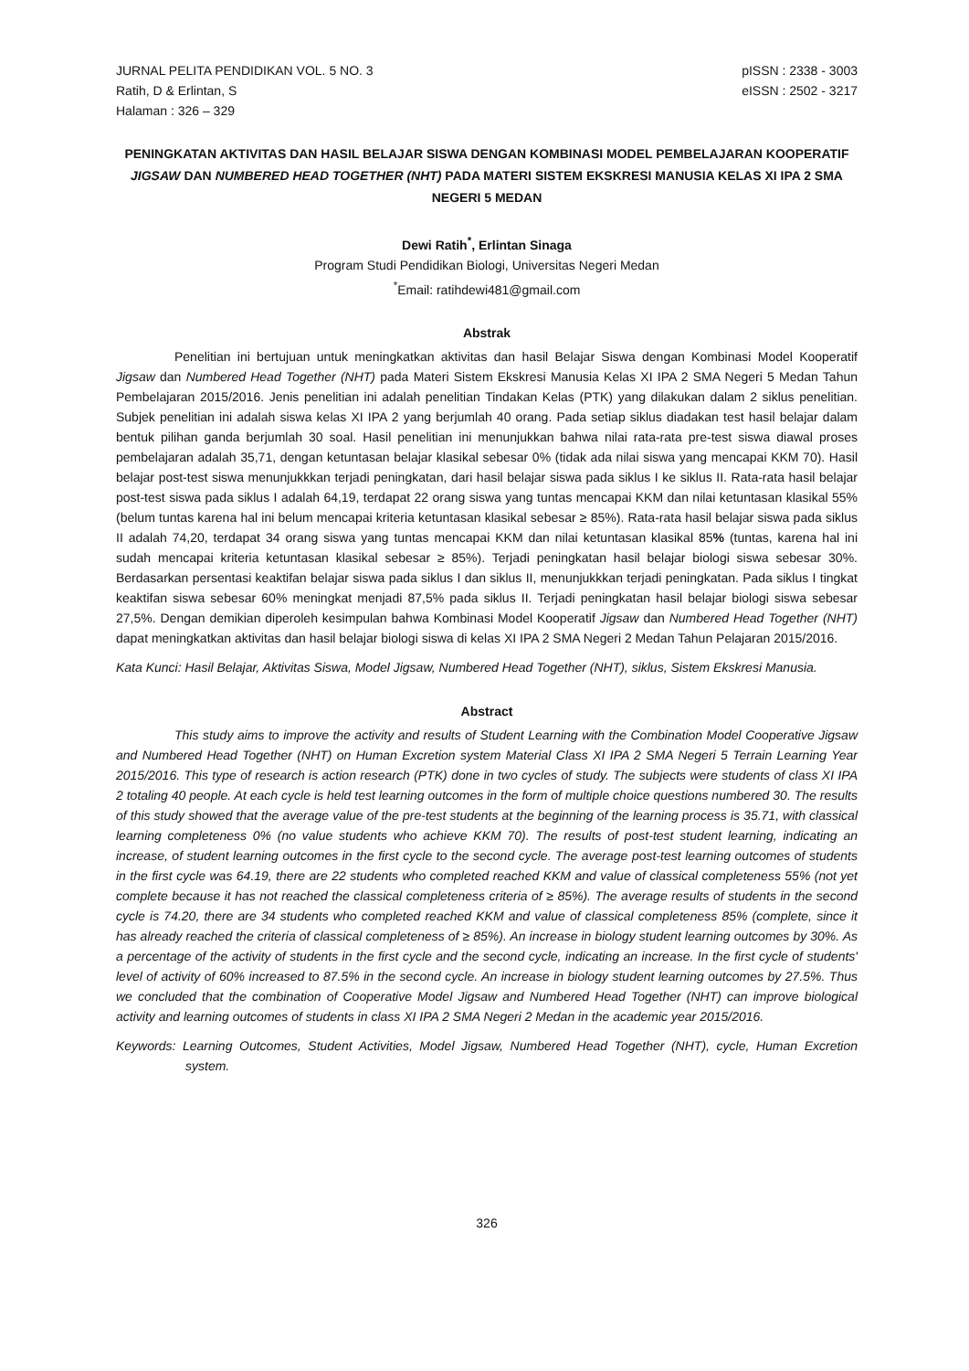JURNAL PELITA PENDIDIKAN VOL. 5 NO. 3
Ratih, D & Erlintan, S
Halaman : 326 – 329
pISSN : 2338 - 3003
eISSN : 2502 - 3217
PENINGKATAN AKTIVITAS DAN HASIL BELAJAR SISWA DENGAN KOMBINASI MODEL PEMBELAJARAN KOOPERATIF JIGSAW DAN NUMBERED HEAD TOGETHER (NHT) PADA MATERI SISTEM EKSKRESI MANUSIA KELAS XI IPA 2 SMA NEGERI 5 MEDAN
Dewi Ratih<sup>*</sup>, Erlintan Sinaga
Program Studi Pendidikan Biologi, Universitas Negeri Medan
<sup>*</sup> Email: ratihdewi481@gmail.com
Abstrak
Penelitian ini bertujuan untuk meningkatkan aktivitas dan hasil Belajar Siswa dengan Kombinasi Model Kooperatif Jigsaw dan Numbered Head Together (NHT) pada Materi Sistem Ekskresi Manusia Kelas XI IPA 2 SMA Negeri 5 Medan Tahun Pembelajaran 2015/2016. Jenis penelitian ini adalah penelitian Tindakan Kelas (PTK) yang dilakukan dalam 2 siklus penelitian. Subjek penelitian ini adalah siswa kelas XI IPA 2 yang berjumlah 40 orang. Pada setiap siklus diadakan test hasil belajar dalam bentuk pilihan ganda berjumlah 30 soal. Hasil penelitian ini menunjukkan bahwa nilai rata-rata pre-test siswa diawal proses pembelajaran adalah 35,71, dengan ketuntasan belajar klasikal sebesar 0% (tidak ada nilai siswa yang mencapai KKM 70). Hasil belajar post-test siswa menunjukkkan terjadi peningkatan, dari hasil belajar siswa pada siklus I ke siklus II. Rata-rata hasil belajar post-test siswa pada siklus I adalah 64,19, terdapat 22 orang siswa yang tuntas mencapai KKM dan nilai ketuntasan klasikal 55% (belum tuntas karena hal ini belum mencapai kriteria ketuntasan klasikal sebesar ≥ 85%). Rata-rata hasil belajar siswa pada siklus II adalah 74,20, terdapat 34 orang siswa yang tuntas mencapai KKM dan nilai ketuntasan klasikal 85% (tuntas, karena hal ini sudah mencapai kriteria ketuntasan klasikal sebesar ≥ 85%). Terjadi peningkatan hasil belajar biologi siswa sebesar 30%. Berdasarkan persentasi keaktifan belajar siswa pada siklus I dan siklus II, menunjukkkan terjadi peningkatan. Pada siklus I tingkat keaktifan siswa sebesar 60% meningkat menjadi 87,5% pada siklus II. Terjadi peningkatan hasil belajar biologi siswa sebesar 27,5%. Dengan demikian diperoleh kesimpulan bahwa Kombinasi Model Kooperatif Jigsaw dan Numbered Head Together (NHT) dapat meningkatkan aktivitas dan hasil belajar biologi siswa di kelas XI IPA 2 SMA Negeri 2 Medan Tahun Pelajaran 2015/2016.
Kata Kunci: Hasil Belajar, Aktivitas Siswa, Model Jigsaw, Numbered Head Together (NHT), siklus, Sistem Ekskresi Manusia.
Abstract
This study aims to improve the activity and results of Student Learning with the Combination Model Cooperative Jigsaw and Numbered Head Together (NHT) on Human Excretion system Material Class XI IPA 2 SMA Negeri 5 Terrain Learning Year 2015/2016. This type of research is action research (PTK) done in two cycles of study. The subjects were students of class XI IPA 2 totaling 40 people. At each cycle is held test learning outcomes in the form of multiple choice questions numbered 30. The results of this study showed that the average value of the pre-test students at the beginning of the learning process is 35.71, with classical learning completeness 0% (no value students who achieve KKM 70). The results of post-test student learning, indicating an increase, of student learning outcomes in the first cycle to the second cycle. The average post-test learning outcomes of students in the first cycle was 64.19, there are 22 students who completed reached KKM and value of classical completeness 55% (not yet complete because it has not reached the classical completeness criteria of ≥ 85%). The average results of students in the second cycle is 74.20, there are 34 students who completed reached KKM and value of classical completeness 85% (complete, since it has already reached the criteria of classical completeness of ≥ 85%). An increase in biology student learning outcomes by 30%. As a percentage of the activity of students in the first cycle and the second cycle, indicating an increase. In the first cycle of students' level of activity of 60% increased to 87.5% in the second cycle. An increase in biology student learning outcomes by 27.5%. Thus we concluded that the combination of Cooperative Model Jigsaw and Numbered Head Together (NHT) can improve biological activity and learning outcomes of students in class XI IPA 2 SMA Negeri 2 Medan in the academic year 2015/2016.
Keywords: Learning Outcomes, Student Activities, Model Jigsaw, Numbered Head Together (NHT), cycle, Human Excretion system.
326